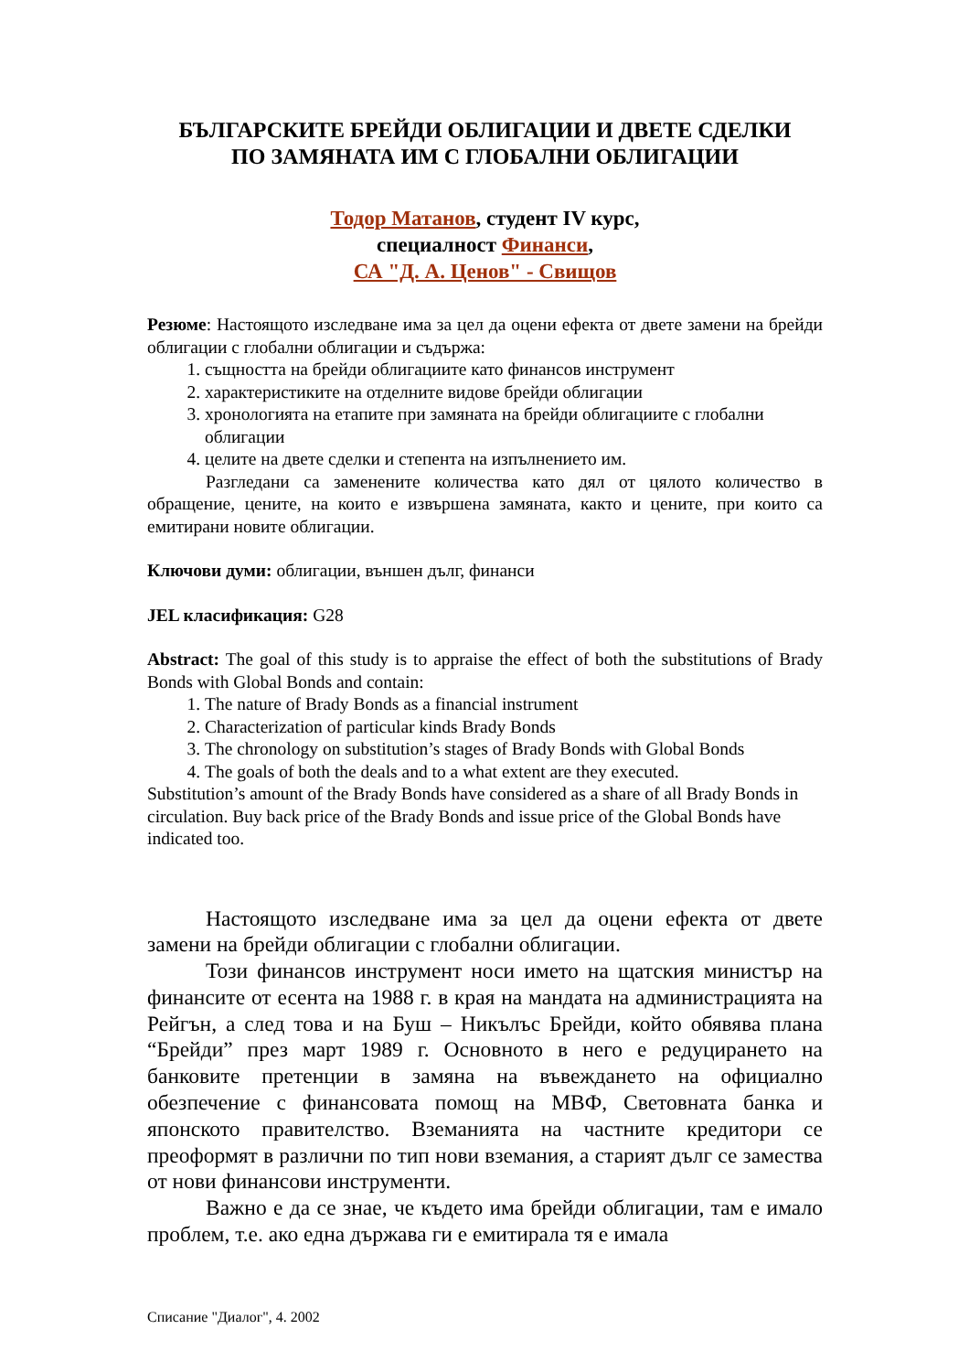БЪЛГАРСКИТЕ БРЕЙДИ ОБЛИГАЦИИ И ДВЕТЕ СДЕЛКИ
ПО ЗАМЯНАТА ИМ С ГЛОБАЛНИ ОБЛИГАЦИИ
Тодор Матанов, студент IV курс,
специалност Финанси,
СА "Д. А. Ценов" - Свищов
Резюме: Настоящото изследване има за цел да оцени ефекта от двете замени на брейди облигации с глобални облигации и съдържа:
1. същността на брейди облигациите като финансов инструмент
2. характеристиките на отделните видове брейди облигации
3. хронологията на етапите при замяната на брейди облигациите с глобални облигации
4. целите на двете сделки и степента на изпълнението им.
Разгледани са заменените количества като дял от цялото количество в обращение, цените, на които е извършена замяната, както и цените, при които са емитирани новите облигации.
Ключови думи: облигации, външен дълг, финанси
JEL класификация: G28
Abstract: The goal of this study is to appraise the effect of both the substitutions of Brady Bonds with Global Bonds and contain:
1. The nature of Brady Bonds as a financial instrument
2. Characterization of particular kinds Brady Bonds
3. The chronology on substitution’s stages of Brady Bonds with Global Bonds
4. The goals of both the deals and to a what extent are they executed.
Substitution’s amount of the Brady Bonds have considered as a share of all Brady Bonds in circulation. Buy back price of the Brady Bonds and issue price of the Global Bonds have indicated too.
Настоящото изследване има за цел да оцени ефекта от двете замени на брейди облигации с глобални облигации.
Този финансов инструмент носи името на щатския министър на финансите от есента на 1988 г. в края на мандата на администрацията на Рейгън, а след това и на Буш – Никълъс Брейди, който обявява плана “Брейди” през март 1989 г. Основното в него е редуцирането на банковите претенции в замяна на въвеждането на официално обезпечение с финансовата помощ на МВФ, Световната банка и японското правителство. Вземанията на частните кредитори се преоформят в различни по тип нови вземания, а старият дълг се замества от нови финансови инструменти.
Важно е да се знае, че където има брейди облигации, там е имало проблем, т.е. ако една държава ги е емитирала тя е имала
Списание "Диалог", 4. 2002